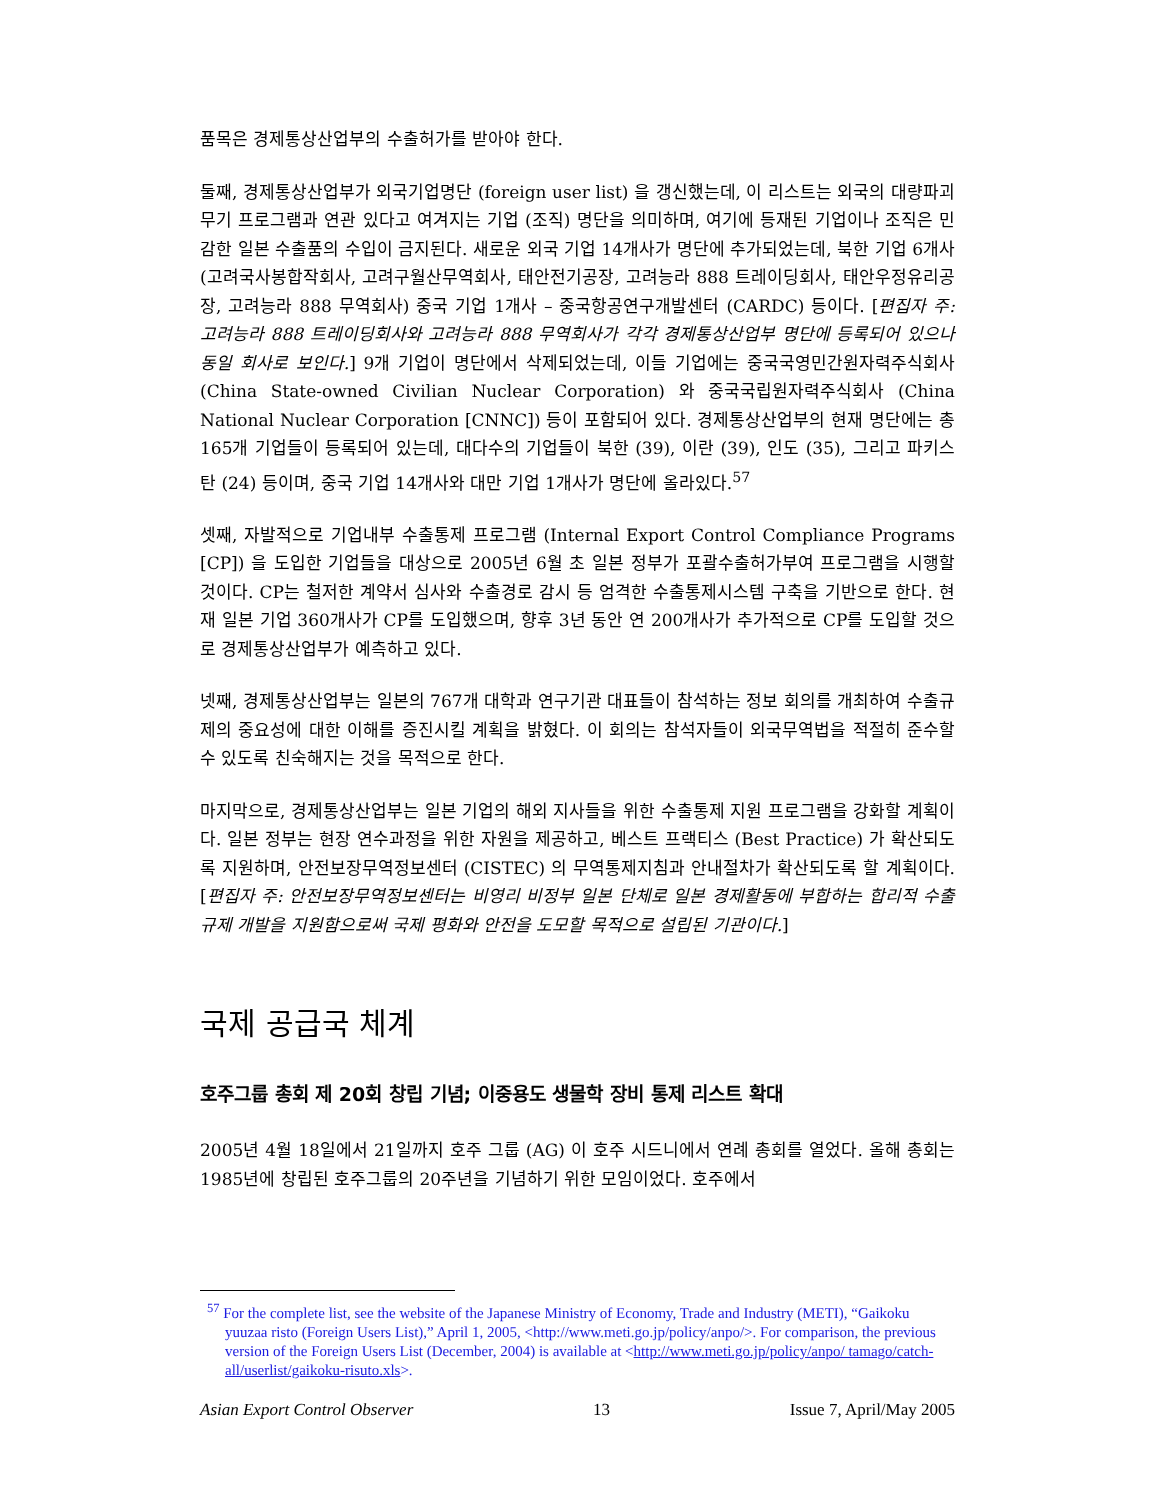품목은 경제통상산업부의 수출허가를 받아야 한다.
둘째, 경제통상산업부가 외국기업명단 (foreign user list) 을 갱신했는데, 이 리스트는 외국의 대량파괴무기 프로그램과 연관 있다고 여겨지는 기업 (조직) 명단을 의미하며, 여기에 등재된 기업이나 조직은 민감한 일본 수출품의 수입이 금지된다. 새로운 외국 기업 14개사가 명단에 추가되었는데, 북한 기업 6개사 (고려국사봉합작회사, 고려구월산무역회사, 태안전기공장, 고려능라 888 트레이딩회사, 태안우정유리공장, 고려능라 888 무역회사) 중국 기업 1개사 – 중국항공연구개발센터 (CARDC) 등이다. [편집자 주: 고려능라 888 트레이딩회사와 고려능라 888 무역회사가 각각 경제통상산업부 명단에 등록되어 있으나 동일 회사로 보인다.] 9개 기업이 명단에서 삭제되었는데, 이들 기업에는 중국국영민간원자력주식회사 (China State-owned Civilian Nuclear Corporation) 와 중국국립원자력주식회사 (China National Nuclear Corporation [CNNC]) 등이 포함되어 있다. 경제통상산업부의 현재 명단에는 총 165개 기업들이 등록되어 있는데, 대다수의 기업들이 북한 (39), 이란 (39), 인도 (35), 그리고 파키스탄 (24) 등이며, 중국 기업 14개사와 대만 기업 1개사가 명단에 올라있다.<sup>57</sup>
셋째, 자발적으로 기업내부 수출통제 프로그램 (Internal Export Control Compliance Programs [CP]) 을 도입한 기업들을 대상으로 2005년 6월 초 일본 정부가 포괄수출허가부여 프로그램을 시행할 것이다. CP는 철저한 계약서 심사와 수출경로 감시 등 엄격한 수출통제시스템 구축을 기반으로 한다. 현재 일본 기업 360개사가 CP를 도입했으며, 향후 3년 동안 연 200개사가 추가적으로 CP를 도입할 것으로 경제통상산업부가 예측하고 있다.
넷째, 경제통상산업부는 일본의 767개 대학과 연구기관 대표들이 참석하는 정보 회의를 개최하여 수출규제의 중요성에 대한 이해를 증진시킬 계획을 밝혔다. 이 회의는 참석자들이 외국무역법을 적절히 준수할 수 있도록 친숙해지는 것을 목적으로 한다.
마지막으로, 경제통상산업부는 일본 기업의 해외 지사들을 위한 수출통제 지원 프로그램을 강화할 계획이다. 일본 정부는 현장 연수과정을 위한 자원을 제공하고, 베스트 프랙티스 (Best Practice) 가 확산되도록 지원하며, 안전보장무역정보센터 (CISTEC) 의 무역통제지침과 안내절차가 확산되도록 할 계획이다. [편집자 주: 안전보장무역정보센터는 비영리 비정부 일본 단체로 일본 경제활동에 부합하는 합리적 수출규제 개발을 지원함으로써 국제 평화와 안전을 도모할 목적으로 설립된 기관이다.]
국제 공급국 체계
호주그룹 총회 제 20회 창립 기념; 이중용도 생물학 장비 통제 리스트 확대
2005년 4월 18일에서 21일까지 호주 그룹 (AG) 이 호주 시드니에서 연례 총회를 열었다. 올해 총회는 1985년에 창립된 호주그룹의 20주년을 기념하기 위한 모임이었다. 호주에서
<sup>57</sup> For the complete list, see the website of the Japanese Ministry of Economy, Trade and Industry (METI), “Gaikoku yuuzaa risto (Foreign Users List),” April 1, 2005, <http://www.meti.go.jp/policy/anpo/>. For comparison, the previous version of the Foreign Users List (December, 2004) is available at <http://www.meti.go.jp/policy/anpo/ tamago/catch-all/userlist/gaikoku-risuto.xls>.
Asian Export Control Observer 13 Issue 7, April/May 2005